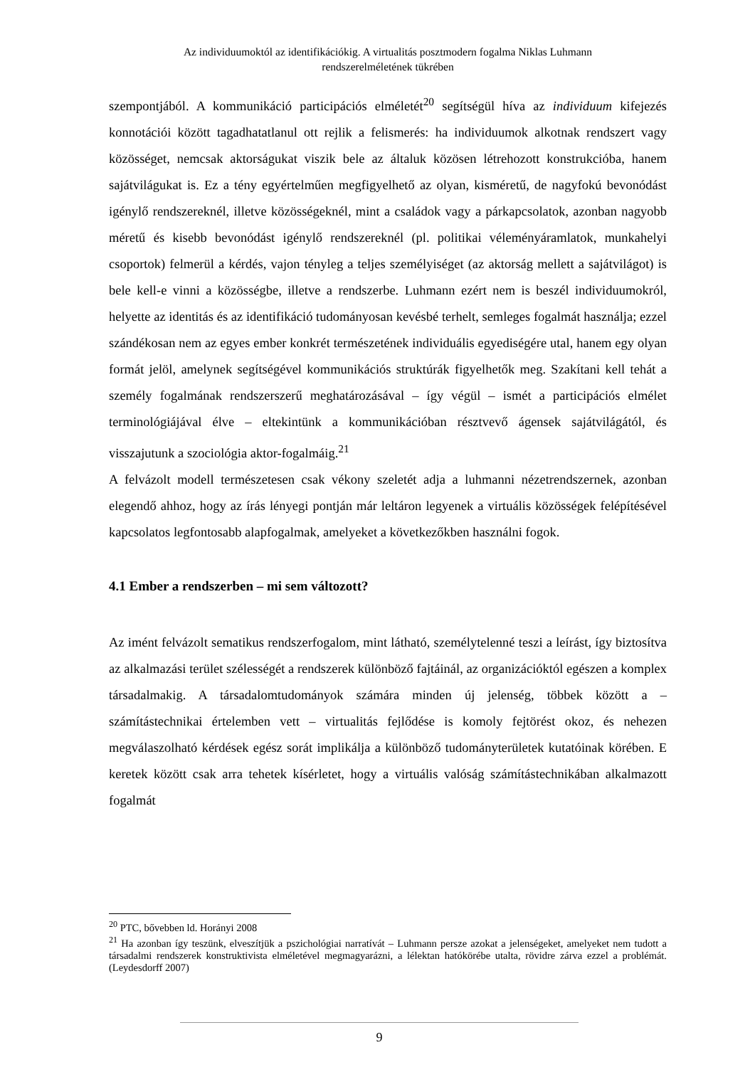Az individuumoktól az identifikációkig. A virtualitás posztmodern fogalma Niklas Luhmann
rendszerelméletének tükrében
szempontjából. A kommunikáció participációs elméletét<sup>20</sup> segítségül híva az individuum kifejezés konnotációi között tagadhatatlanul ott rejlik a felismerés: ha individuumok alkotnak rendszert vagy közösséget, nemcsak aktorságukat viszik bele az általuk közösen létrehozott konstrukcióba, hanem sajátvilágukat is. Ez a tény egyértelműen megfigyelhető az olyan, kisméretű, de nagyfokú bevonódást igénylő rendszereknél, illetve közösségeknél, mint a családok vagy a párkapcsolatok, azonban nagyobb méretű és kisebb bevonódást igénylő rendszereknél (pl. politikai véleményáramlatok, munkahelyi csoportok) felmerül a kérdés, vajon tényleg a teljes személyiséget (az aktorság mellett a sajátvilágot) is bele kell-e vinni a közösségbe, illetve a rendszerbe. Luhmann ezért nem is beszél individuumokról, helyette az identitás és az identifikáció tudományosan kevésbé terhelt, semleges fogalmát használja; ezzel szándékosan nem az egyes ember konkrét természetének individuális egyediségére utal, hanem egy olyan formát jelöl, amelynek segítségével kommunikációs struktúrák figyelhetők meg. Szakítani kell tehát a személy fogalmának rendszerszerű meghatározásával – így végül – ismét a participációs elmélet terminológiájával élve – eltekintünk a kommunikációban résztvevő ágensek sajátvilágától, és visszajutunk a szociológia aktor-fogalmáig.<sup>21</sup>
A felvázolt modell természetesen csak vékony szeletét adja a luhmanni nézetrendszernek, azonban elegendő ahhoz, hogy az írás lényegi pontján már leltáron legyenek a virtuális közösségek felépítésével kapcsolatos legfontosabb alapfogalmak, amelyeket a következőkben használni fogok.
4.1 Ember a rendszerben – mi sem változott?
Az imént felvázolt sematikus rendszerfogalom, mint látható, személytelenné teszi a leírást, így biztosítva az alkalmazási terület szélességét a rendszerek különböző fajtáinál, az organizációktól egészen a komplex társadalmakig. A társadalomtudományok számára minden új jelenség, többek között a – számítástechnikai értelemben vett – virtualitás fejlődése is komoly fejtörést okoz, és nehezen megválaszolható kérdések egész sorát implikálja a különböző tudományterületek kutatóinak körében. E keretek között csak arra tehetek kísérletet, hogy a virtuális valóság számítástechnikában alkalmazott fogalmát
<sup>20</sup> PTC, bővebben ld. Horányi 2008
<sup>21</sup> Ha azonban így teszünk, elveszítjük a pszichológiai narratívát – Luhmann persze azokat a jelenségeket, amelyeket nem tudott a társadalmi rendszerek konstruktivista elméletével megmagyarázni, a lélektan hatókörébe utalta, rövidre zárva ezzel a problémát. (Leydesdorff 2007)
9